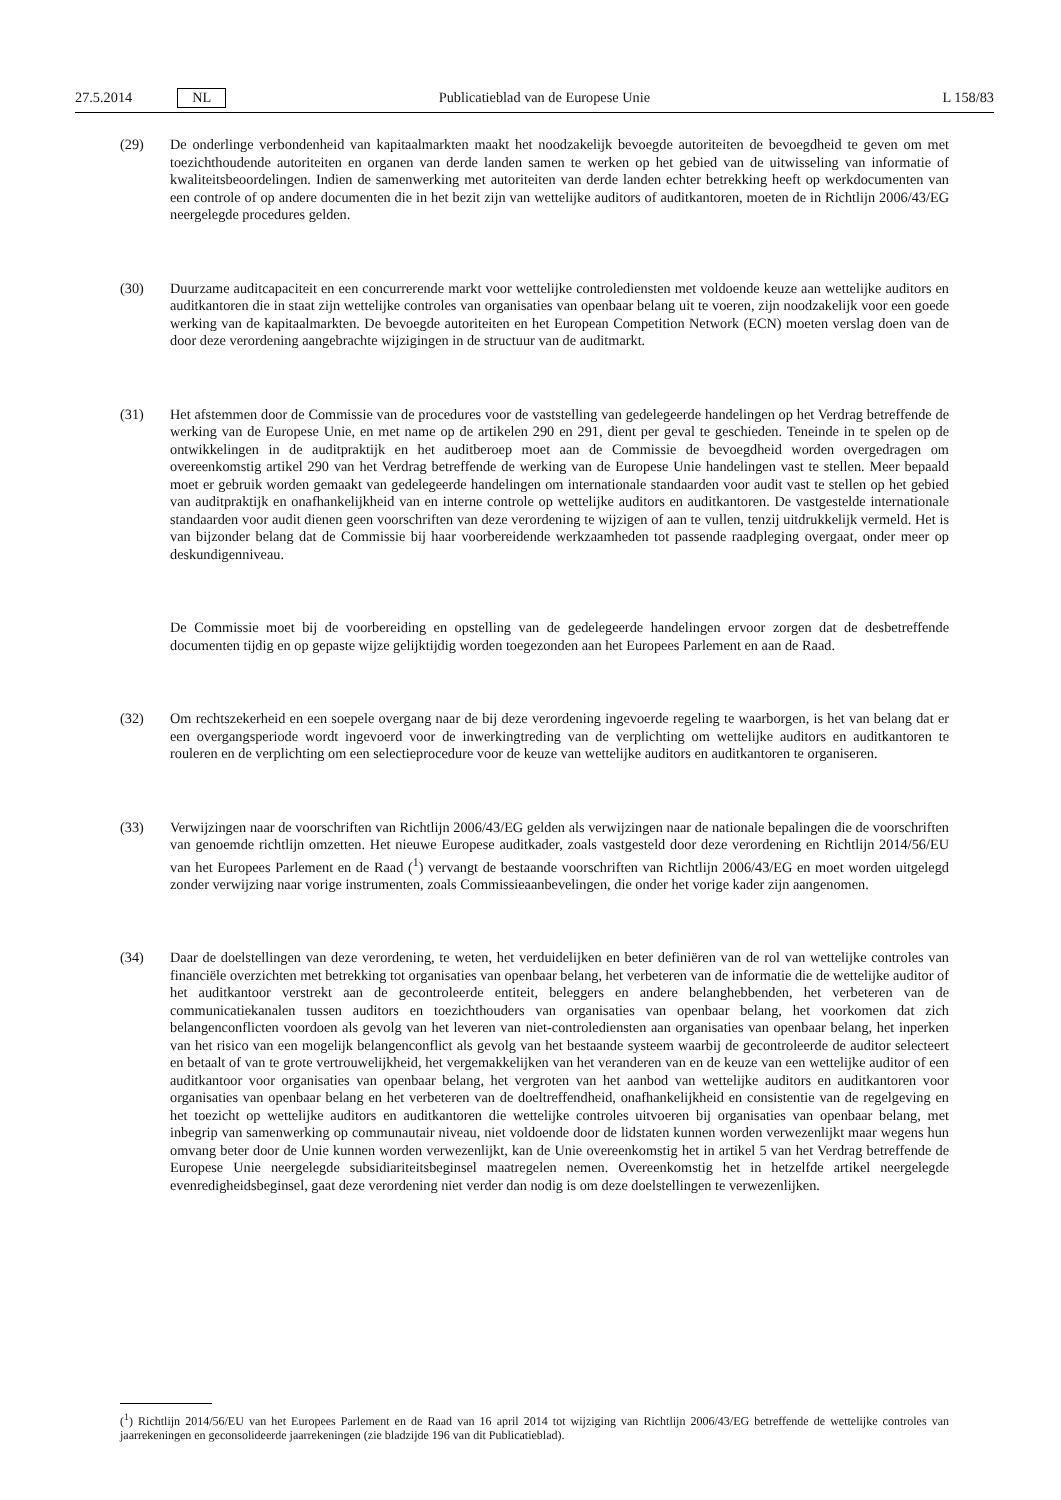27.5.2014 NL Publicatieblad van de Europese Unie L 158/83
(29) De onderlinge verbondenheid van kapitaalmarkten maakt het noodzakelijk bevoegde autoriteiten de bevoegdheid te geven om met toezichthoudende autoriteiten en organen van derde landen samen te werken op het gebied van de uitwisseling van informatie of kwaliteitsbeoordelingen. Indien de samenwerking met autoriteiten van derde landen echter betrekking heeft op werkdocumenten van een controle of op andere documenten die in het bezit zijn van wettelijke auditors of auditkantoren, moeten de in Richtlijn 2006/43/EG neergelegde procedures gelden.
(30) Duurzame auditcapaciteit en een concurrerende markt voor wettelijke controlediensten met voldoende keuze aan wettelijke auditors en auditkantoren die in staat zijn wettelijke controles van organisaties van openbaar belang uit te voeren, zijn noodzakelijk voor een goede werking van de kapitaalmarkten. De bevoegde autoriteiten en het European Competition Network (ECN) moeten verslag doen van de door deze verordening aangebrachte wijzigingen in de structuur van de auditmarkt.
(31) Het afstemmen door de Commissie van de procedures voor de vaststelling van gedelegeerde handelingen op het Verdrag betreffende de werking van de Europese Unie, en met name op de artikelen 290 en 291, dient per geval te geschieden. Teneinde in te spelen op de ontwikkelingen in de auditpraktijk en het auditberoep moet aan de Commissie de bevoegdheid worden overgedragen om overeenkomstig artikel 290 van het Verdrag betreffende de werking van de Europese Unie handelingen vast te stellen. Meer bepaald moet er gebruik worden gemaakt van gedelegeerde handelingen om internationale standaarden voor audit vast te stellen op het gebied van auditpraktijk en onafhankelijkheid van en interne controle op wettelijke auditors en auditkantoren. De vastgestelde internationale standaarden voor audit dienen geen voorschriften van deze verordening te wijzigen of aan te vullen, tenzij uitdrukkelijk vermeld. Het is van bijzonder belang dat de Commissie bij haar voorbereidende werkzaamheden tot passende raadpleging overgaat, onder meer op deskundigenniveau.
De Commissie moet bij de voorbereiding en opstelling van de gedelegeerde handelingen ervoor zorgen dat de desbetreffende documenten tijdig en op gepaste wijze gelijktijdig worden toegezonden aan het Europees Parlement en aan de Raad.
(32) Om rechtszekerheid en een soepele overgang naar de bij deze verordening ingevoerde regeling te waarborgen, is het van belang dat er een overgangsperiode wordt ingevoerd voor de inwerkingtreding van de verplichting om wettelijke auditors en auditkantoren te rouleren en de verplichting om een selectieprocedure voor de keuze van wettelijke auditors en auditkantoren te organiseren.
(33) Verwijzingen naar de voorschriften van Richtlijn 2006/43/EG gelden als verwijzingen naar de nationale bepalingen die de voorschriften van genoemde richtlijn omzetten. Het nieuwe Europese auditkader, zoals vastgesteld door deze verordening en Richtlijn 2014/56/EU van het Europees Parlement en de Raad (<sup>1</sup>) vervangt de bestaande voorschriften van Richtlijn 2006/43/EG en moet worden uitgelegd zonder verwijzing naar vorige instrumenten, zoals Commissieaanbevelingen, die onder het vorige kader zijn aangenomen.
(34) Daar de doelstellingen van deze verordening, te weten, het verduidelijken en beter definiëren van de rol van wettelijke controles van financiële overzichten met betrekking tot organisaties van openbaar belang, het verbeteren van de informatie die de wettelijke auditor of het auditkantoor verstrekt aan de gecontroleerde entiteit, beleggers en andere belanghebbenden, het verbeteren van de communicatiekanalen tussen auditors en toezichthouders van organisaties van openbaar belang, het voorkomen dat zich belangenconflicten voordoen als gevolg van het leveren van niet-controlediensten aan organisaties van openbaar belang, het inperken van het risico van een mogelijk belangenconflict als gevolg van het bestaande systeem waarbij de gecontroleerde de auditor selecteert en betaalt of van te grote vertrouwelijkheid, het vergemakkelijken van het veranderen van en de keuze van een wettelijke auditor of een auditkantoor voor organisaties van openbaar belang, het vergroten van het aanbod van wettelijke auditors en auditkantoren voor organisaties van openbaar belang en het verbeteren van de doeltreffendheid, onafhankelijkheid en consistentie van de regelgeving en het toezicht op wettelijke auditors en auditkantoren die wettelijke controles uitvoeren bij organisaties van openbaar belang, met inbegrip van samenwerking op communautair niveau, niet voldoende door de lidstaten kunnen worden verwezenlijkt maar wegens hun omvang beter door de Unie kunnen worden verwezenlijkt, kan de Unie overeenkomstig het in artikel 5 van het Verdrag betreffende de Europese Unie neergelegde subsidiariteitsbeginsel maatregelen nemen. Overeenkomstig het in hetzelfde artikel neergelegde evenredigheidsbeginsel, gaat deze verordening niet verder dan nodig is om deze doelstellingen te verwezenlijken.
(<sup>1</sup>) Richtlijn 2014/56/EU van het Europees Parlement en de Raad van 16 april 2014 tot wijziging van Richtlijn 2006/43/EG betreffende de wettelijke controles van jaarrekeningen en geconsolideerde jaarrekeningen (zie bladzijde 196 van dit Publicatieblad).